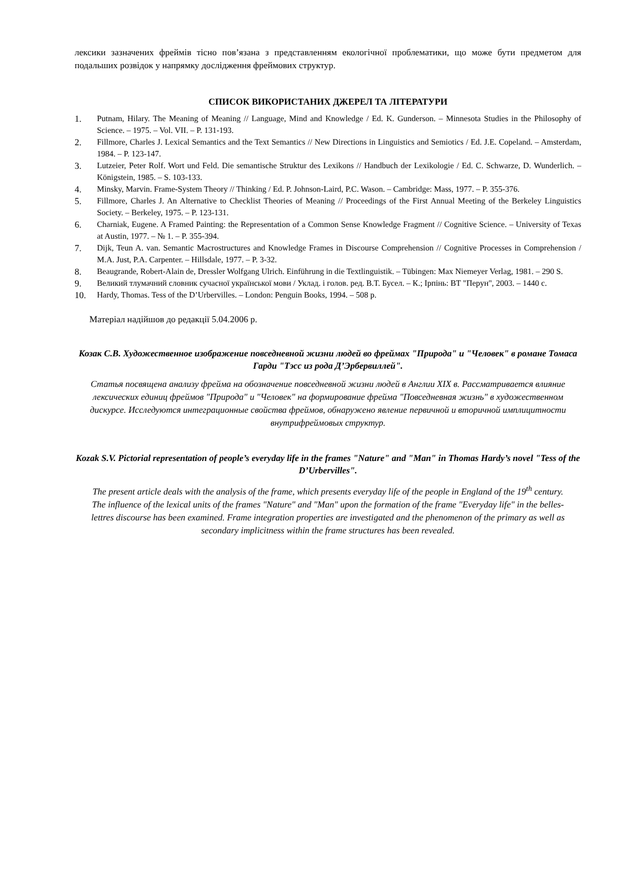лексики зазначених фреймів тісно пов’язана з представленням екологічної проблематики, що може бути предметом для подальших розвідок у напрямку дослідження фреймових структур.
СПИСОК ВИКОРИСТАНИХ ДЖЕРЕЛ ТА ЛІТЕРАТУРИ
1. Putnam, Hilary. The Meaning of Meaning // Language, Mind and Knowledge / Ed. K. Gunderson. – Minnesota Studies in the Philosophy of Science. – 1975. – Vol. VII. – P. 131-193.
2. Fillmore, Charles J. Lexical Semantics and the Text Semantics // New Directions in Linguistics and Semiotics / Ed. J.E. Copeland. – Amsterdam, 1984. – P. 123-147.
3. Lutzeier, Peter Rolf. Wort und Feld. Die semantische Struktur des Lexikons // Handbuch der Lexikologie / Ed. C. Schwarze, D. Wunderlich. – Königstein, 1985. – S. 103-133.
4. Minsky, Marvin. Frame-System Theory // Thinking / Ed. P. Johnson-Laird, P.C. Wason. – Cambridge: Mass, 1977. – P. 355-376.
5. Fillmore, Charles J. An Alternative to Checklist Theories of Meaning // Proceedings of the First Annual Meeting of the Berkeley Linguistics Society. – Berkeley, 1975. – P. 123-131.
6. Charniak, Eugene. A Framed Painting: the Representation of a Common Sense Knowledge Fragment // Cognitive Science. – University of Texas at Austin, 1977. – № 1. – P. 355-394.
7. Dijk, Teun A. van. Semantic Macrostructures and Knowledge Frames in Discourse Comprehension // Cognitive Processes in Comprehension / M.A. Just, P.A. Carpenter. – Hillsdale, 1977. – P. 3-32.
8. Beaugrande, Robert-Alain de, Dressler Wolfgang Ulrich. Einführung in die Textlinguistik. – Tübingen: Max Niemeyer Verlag, 1981. – 290 S.
9. Великий тлумачний словник сучасної української мови / Уклад. і голов. ред. В.Т. Бусел. – К.; Ірпінь: ВТ "Перун", 2003. – 1440 с.
10. Hardy, Thomas. Tess of the D’Urbervilles. – London: Penguin Books, 1994. – 508 p.
Матеріал надійшов до редакції 5.04.2006 р.
Козак С.В. Художественное изображение повседневной жизни людей во фреймах "Природа" и "Человек" в романе Томаса Гарди "Тэсс из рода Д’Эрбервиллей".
Статья посвящена анализу фрейма на обозначение повседневной жизни людей в Англии XIX в. Рассматривается влияние лексических единиц фреймов "Природа" и "Человек" на формирование фрейма "Повседневная жизнь" в художественном дискурсе. Исследуются интеграционные свойства фреймов, обнаружено явление первичной и вторичной имплицитности внутрифреймовых структур.
Kozak S.V. Pictorial representation of people’s everyday life in the frames "Nature" and "Man" in Thomas Hardy’s novel "Tess of the D’Urbervilles".
The present article deals with the analysis of the frame, which presents everyday life of the people in England of the 19<sup>th</sup> century. The influence of the lexical units of the frames "Nature" and "Man" upon the formation of the frame "Everyday life" in the belles-lettres discourse has been examined. Frame integration properties are investigated and the phenomenon of the primary as well as secondary implicitness within the frame structures has been revealed.